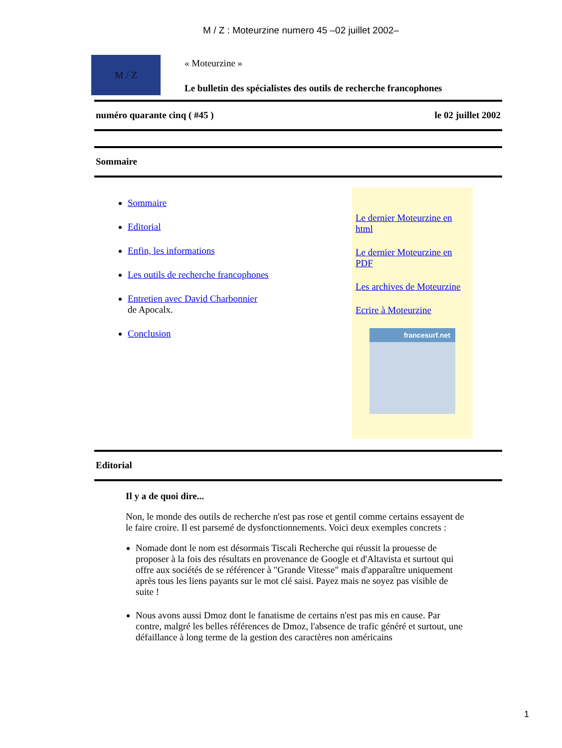M / Z : Moteurzine numero 45 –02 juillet 2002–
M / Z
« Moteurzine »
Le bulletin des spécialistes des outils de recherche francophones
numéro quarante cinq ( #45 ) le 02 juillet 2002
Sommaire
Sommaire
Editorial
Enfin, les informations
Les outils de recherche francophones
Entretien avec David Charbonnier
de Apocalx.
Conclusion
Le dernier Moteurzine en html
Le dernier Moteurzine en PDF
Les archives de Moteurzine
Ecrire à Moteurzine
francesurf.net
Editorial
Il y a de quoi dire...
Non, le monde des outils de recherche n'est pas rose et gentil comme certains essayent de le faire croire. Il est parsemé de dysfonctionnements. Voici deux exemples concrets :
Nomade dont le nom est désormais Tiscali Recherche qui réussit la prouesse de proposer à la fois des résultats en provenance de Google et d'Altavista et surtout qui offre aux sociétés de se référencer à "Grande Vitesse" mais d'apparaître uniquement après tous les liens payants sur le mot clé saisi. Payez mais ne soyez pas visible de suite !
Nous avons aussi Dmoz dont le fanatisme de certains n'est pas mis en cause. Par contre, malgré les belles références de Dmoz, l'absence de trafic généré et surtout, une défaillance à long terme de la gestion des caractères non américains
1